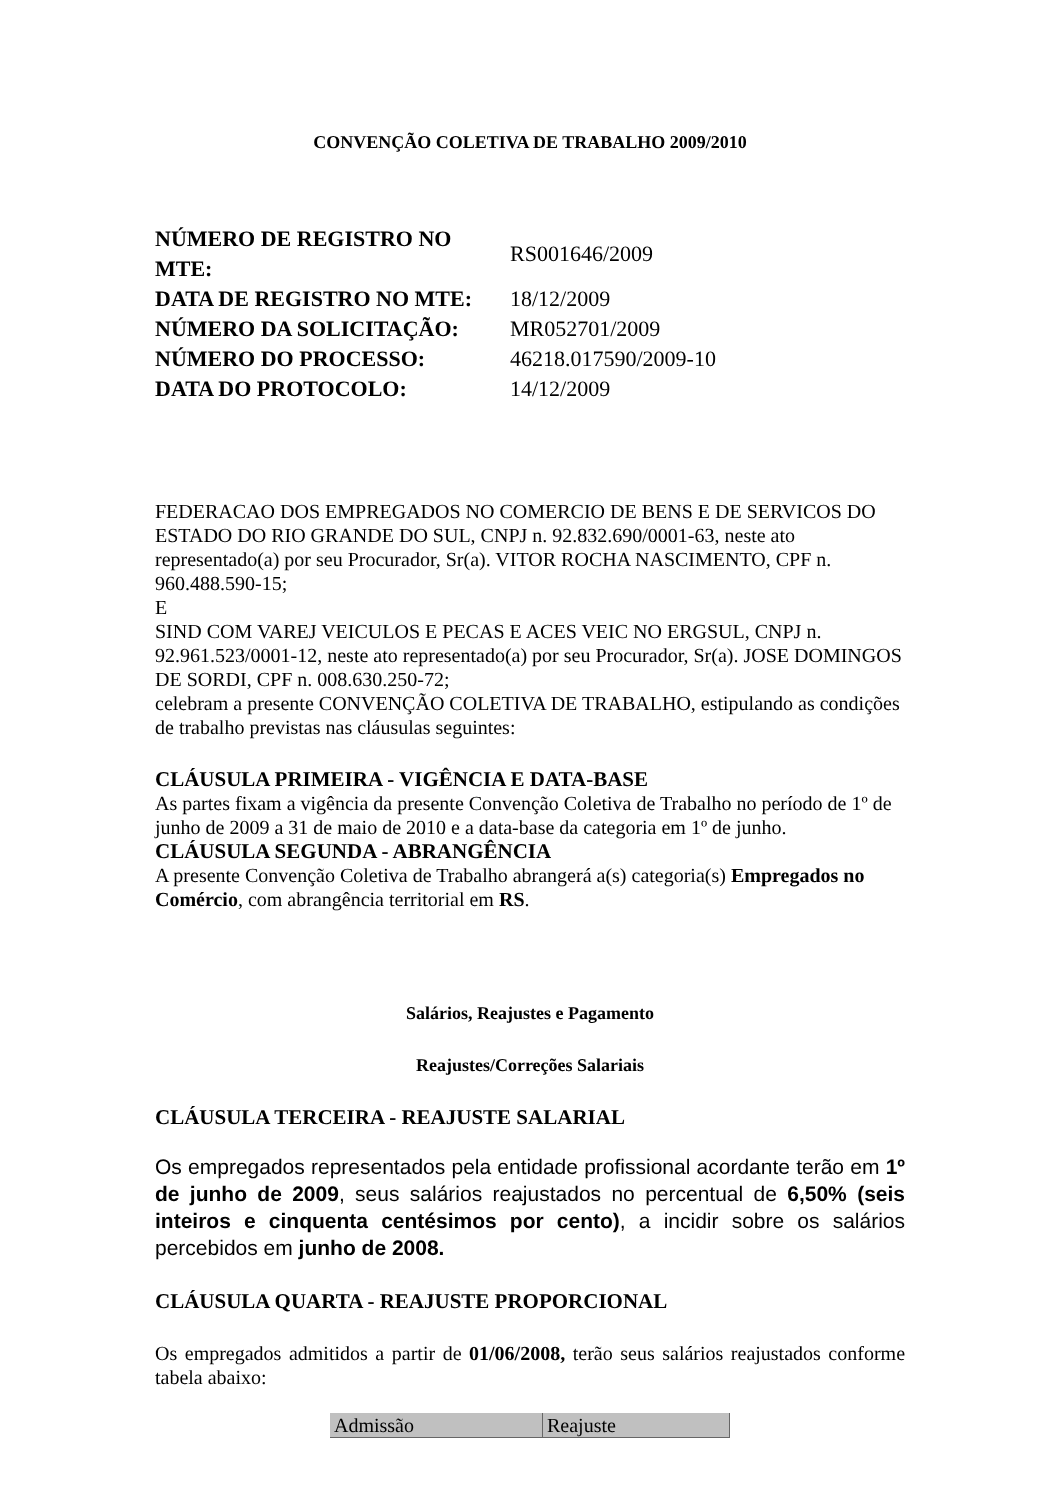CONVENÇÃO COLETIVA DE TRABALHO 2009/2010
| NÚMERO DE REGISTRO NO MTE: | RS001646/2009 |
| DATA DE REGISTRO NO MTE: | 18/12/2009 |
| NÚMERO DA SOLICITAÇÃO: | MR052701/2009 |
| NÚMERO DO PROCESSO: | 46218.017590/2009-10 |
| DATA DO PROTOCOLO: | 14/12/2009 |
FEDERACAO DOS EMPREGADOS NO COMERCIO DE BENS E DE SERVICOS DO ESTADO DO RIO GRANDE DO SUL, CNPJ n. 92.832.690/0001-63, neste ato representado(a) por seu Procurador, Sr(a). VITOR ROCHA NASCIMENTO, CPF n. 960.488.590-15;
E
SIND COM VAREJ VEICULOS E PECAS E ACES VEIC NO ERGSUL, CNPJ n. 92.961.523/0001-12, neste ato representado(a) por seu Procurador, Sr(a). JOSE DOMINGOS DE SORDI, CPF n. 008.630.250-72;
celebram a presente CONVENÇÃO COLETIVA DE TRABALHO, estipulando as condições de trabalho previstas nas cláusulas seguintes:
CLÁUSULA PRIMEIRA - VIGÊNCIA E DATA-BASE
As partes fixam a vigência da presente Convenção Coletiva de Trabalho no período de 1º de junho de 2009 a 31 de maio de 2010 e a data-base da categoria em 1º de junho.
CLÁUSULA SEGUNDA - ABRANGÊNCIA
A presente Convenção Coletiva de Trabalho abrangerá a(s) categoria(s) Empregados no Comércio, com abrangência territorial em RS.
Salários, Reajustes e Pagamento
Reajustes/Correções Salariais
CLÁUSULA TERCEIRA - REAJUSTE SALARIAL
Os empregados representados pela entidade profissional acordante terão em 1º de junho de 2009, seus salários reajustados no percentual de 6,50% (seis inteiros e cinquenta centésimos por cento), a incidir sobre os salários percebidos em junho de 2008.
CLÁUSULA QUARTA - REAJUSTE PROPORCIONAL
Os empregados admitidos a partir de 01/06/2008, terão seus salários reajustados conforme tabela abaixo:
| Admissão | Reajuste |
| --- | --- |